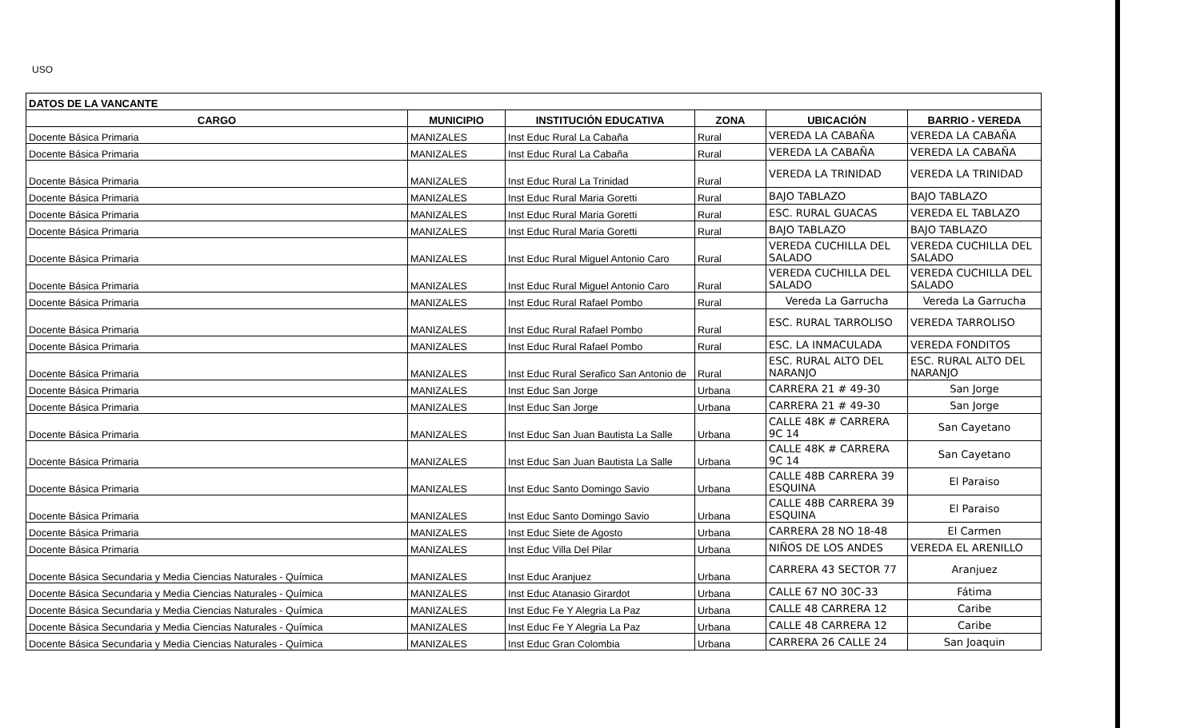USO
| DATOS DE LA VANCANTE | | | | | |
| --- | --- | --- | --- | --- | --- |
| CARGO | MUNICIPIO | INSTITUCIÓN EDUCATIVA | ZONA | UBICACIÓN | BARRIO - VEREDA |
| Docente Básica Primaria | MANIZALES | Inst Educ Rural La Cabaña | Rural | VEREDA LA CABAÑA | VEREDA LA CABAÑA |
| Docente Básica Primaria | MANIZALES | Inst Educ Rural La Cabaña | Rural | VEREDA LA CABAÑA | VEREDA LA CABAÑA |
| Docente Básica Primaria | MANIZALES | Inst Educ Rural La Trinidad | Rural | VEREDA LA TRINIDAD | VEREDA LA TRINIDAD |
| Docente Básica Primaria | MANIZALES | Inst Educ Rural Maria Goretti | Rural | BAJO TABLAZO | BAJO TABLAZO |
| Docente Básica Primaria | MANIZALES | Inst Educ Rural Maria Goretti | Rural | ESC. RURAL GUACAS | VEREDA EL TABLAZO |
| Docente Básica Primaria | MANIZALES | Inst Educ Rural Maria Goretti | Rural | BAJO TABLAZO | BAJO TABLAZO |
| Docente Básica Primaria | MANIZALES | Inst Educ Rural Miguel Antonio Caro | Rural | VEREDA CUCHILLA DEL SALADO | VEREDA CUCHILLA DEL SALADO |
| Docente Básica Primaria | MANIZALES | Inst Educ Rural Miguel Antonio Caro | Rural | VEREDA CUCHILLA DEL SALADO | VEREDA CUCHILLA DEL SALADO |
| Docente Básica Primaria | MANIZALES | Inst Educ Rural Rafael Pombo | Rural | Vereda La Garrucha | Vereda La Garrucha |
| Docente Básica Primaria | MANIZALES | Inst Educ Rural Rafael Pombo | Rural | ESC. RURAL TARROLISO | VEREDA TARROLISO |
| Docente Básica Primaria | MANIZALES | Inst Educ Rural Rafael Pombo | Rural | ESC. LA INMACULADA | VEREDA FONDITOS |
| Docente Básica Primaria | MANIZALES | Inst Educ Rural Serafico San Antonio de | Rural | ESC. RURAL ALTO DEL NARANJO | ESC. RURAL ALTO DEL NARANJO |
| Docente Básica Primaria | MANIZALES | Inst Educ San Jorge | Urbana | CARRERA 21 # 49-30 | San Jorge |
| Docente Básica Primaria | MANIZALES | Inst Educ San Jorge | Urbana | CARRERA 21 # 49-30 | San Jorge |
| Docente Básica Primaria | MANIZALES | Inst Educ San Juan Bautista La Salle | Urbana | CALLE 48K # CARRERA 9C 14 | San Cayetano |
| Docente Básica Primaria | MANIZALES | Inst Educ San Juan Bautista La Salle | Urbana | CALLE 48K # CARRERA 9C 14 | San Cayetano |
| Docente Básica Primaria | MANIZALES | Inst Educ Santo Domingo Savio | Urbana | CALLE 48B CARRERA 39 ESQUINA | El Paraiso |
| Docente Básica Primaria | MANIZALES | Inst Educ Santo Domingo Savio | Urbana | CALLE 48B CARRERA 39 ESQUINA | El Paraiso |
| Docente Básica Primaria | MANIZALES | Inst Educ Siete de Agosto | Urbana | CARRERA 28 NO 18-48 | El Carmen |
| Docente Básica Primaria | MANIZALES | Inst Educ Villa Del Pilar | Urbana | NIÑOS DE LOS ANDES | VEREDA EL ARENILLO |
| Docente Básica Secundaria y Media Ciencias Naturales - Química | MANIZALES | Inst Educ Aranjuez | Urbana | CARRERA 43 SECTOR 77 | Aranjuez |
| Docente Básica Secundaria y Media Ciencias Naturales - Química | MANIZALES | Inst Educ Atanasio Girardot | Urbana | CALLE 67 NO 30C-33 | Fátima |
| Docente Básica Secundaria y Media Ciencias Naturales - Química | MANIZALES | Inst Educ Fe Y Alegria La Paz | Urbana | CALLE 48 CARRERA 12 | Caribe |
| Docente Básica Secundaria y Media Ciencias Naturales - Química | MANIZALES | Inst Educ Fe Y Alegria La Paz | Urbana | CALLE 48 CARRERA 12 | Caribe |
| Docente Básica Secundaria y Media Ciencias Naturales - Química | MANIZALES | Inst Educ Gran Colombia | Urbana | CARRERA 26 CALLE 24 | San Joaquin |